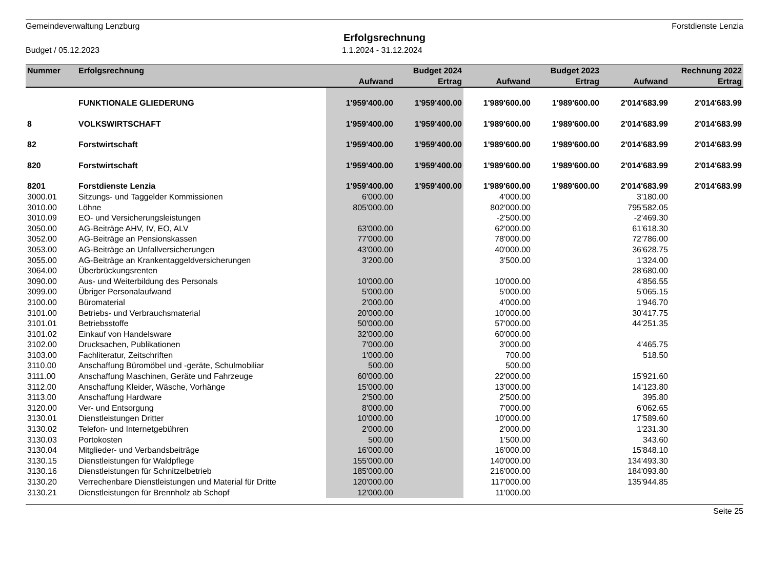Gemeindeverwaltung Lenzburg Forstdienste Lenzia
Erfolgsrechnung
Budget / 05.12.2023 1.1.2024 - 31.12.2024
| Nummer | Erfolgsrechnung | | Budget 2024 | | Budget 2023 | | Rechnung 2022 |
| --- | --- | --- | --- | --- | --- | --- | --- |
| | | Aufwand | Ertrag | Aufwand | Ertrag | Aufwand | Ertrag |
| | FUNKTIONALE GLIEDERUNG | 1'959'400.00 | 1'959'400.00 | 1'989'600.00 | 1'989'600.00 | 2'014'683.99 | 2'014'683.99 |
| 8 | VOLKSWIRTSCHAFT | 1'959'400.00 | 1'959'400.00 | 1'989'600.00 | 1'989'600.00 | 2'014'683.99 | 2'014'683.99 |
| 82 | Forstwirtschaft | 1'959'400.00 | 1'959'400.00 | 1'989'600.00 | 1'989'600.00 | 2'014'683.99 | 2'014'683.99 |
| 820 | Forstwirtschaft | 1'959'400.00 | 1'959'400.00 | 1'989'600.00 | 1'989'600.00 | 2'014'683.99 | 2'014'683.99 |
| 8201 | Forstdienste Lenzia | 1'959'400.00 | 1'959'400.00 | 1'989'600.00 | 1'989'600.00 | 2'014'683.99 | 2'014'683.99 |
| 3000.01 | Sitzungs- und Taggelder Kommissionen | 6'000.00 | | 4'000.00 | | 3'180.00 | |
| 3010.00 | Löhne | 805'000.00 | | 802'000.00 | | 795'582.05 | |
| 3010.09 | EO- und Versicherungsleistungen | | | -2'500.00 | | -2'469.30 | |
| 3050.00 | AG-Beiträge AHV, IV, EO, ALV | 63'000.00 | | 62'000.00 | | 61'618.30 | |
| 3052.00 | AG-Beiträge an Pensionskassen | 77'000.00 | | 78'000.00 | | 72'786.00 | |
| 3053.00 | AG-Beiträge an Unfallversicherungen | 43'000.00 | | 40'000.00 | | 36'628.75 | |
| 3055.00 | AG-Beiträge an Krankentaggeldversicherungen | 3'200.00 | | 3'500.00 | | 1'324.00 | |
| 3064.00 | Überbrückungsrenten | | | | | 28'680.00 | |
| 3090.00 | Aus- und Weiterbildung des Personals | 10'000.00 | | 10'000.00 | | 4'856.55 | |
| 3099.00 | Übriger Personalaufwand | 5'000.00 | | 5'000.00 | | 5'065.15 | |
| 3100.00 | Büromaterial | 2'000.00 | | 4'000.00 | | 1'946.70 | |
| 3101.00 | Betriebs- und Verbrauchsmaterial | 20'000.00 | | 10'000.00 | | 30'417.75 | |
| 3101.01 | Betriebsstoffe | 50'000.00 | | 57'000.00 | | 44'251.35 | |
| 3101.02 | Einkauf von Handelsware | 32'000.00 | | 60'000.00 | | | |
| 3102.00 | Drucksachen, Publikationen | 7'000.00 | | 3'000.00 | | 4'465.75 | |
| 3103.00 | Fachliteratur, Zeitschriften | 1'000.00 | | 700.00 | | 518.50 | |
| 3110.00 | Anschaffung Büromöbel und -geräte, Schulmobiliar | 500.00 | | 500.00 | | | |
| 3111.00 | Anschaffung Maschinen, Geräte und Fahrzeuge | 60'000.00 | | 22'000.00 | | 15'921.60 | |
| 3112.00 | Anschaffung Kleider, Wäsche, Vorhänge | 15'000.00 | | 13'000.00 | | 14'123.80 | |
| 3113.00 | Anschaffung Hardware | 2'500.00 | | 2'500.00 | | 395.80 | |
| 3120.00 | Ver- und Entsorgung | 8'000.00 | | 7'000.00 | | 6'062.65 | |
| 3130.01 | Dienstleistungen Dritter | 10'000.00 | | 10'000.00 | | 17'589.60 | |
| 3130.02 | Telefon- und Internetgebühren | 2'000.00 | | 2'000.00 | | 1'231.30 | |
| 3130.03 | Portokosten | 500.00 | | 1'500.00 | | 343.60 | |
| 3130.04 | Mitglieder- und Verbandsbeiträge | 16'000.00 | | 16'000.00 | | 15'848.10 | |
| 3130.15 | Dienstleistungen für Waldpflege | 155'000.00 | | 140'000.00 | | 134'493.30 | |
| 3130.16 | Dienstleistungen für Schnitzelbetrieb | 185'000.00 | | 216'000.00 | | 184'093.80 | |
| 3130.20 | Verrechenbare Dienstleistungen und Material für Dritte | 120'000.00 | | 117'000.00 | | 135'944.85 | |
| 3130.21 | Dienstleistungen für Brennholz ab Schopf | 12'000.00 | | 11'000.00 | | | |
Seite 25